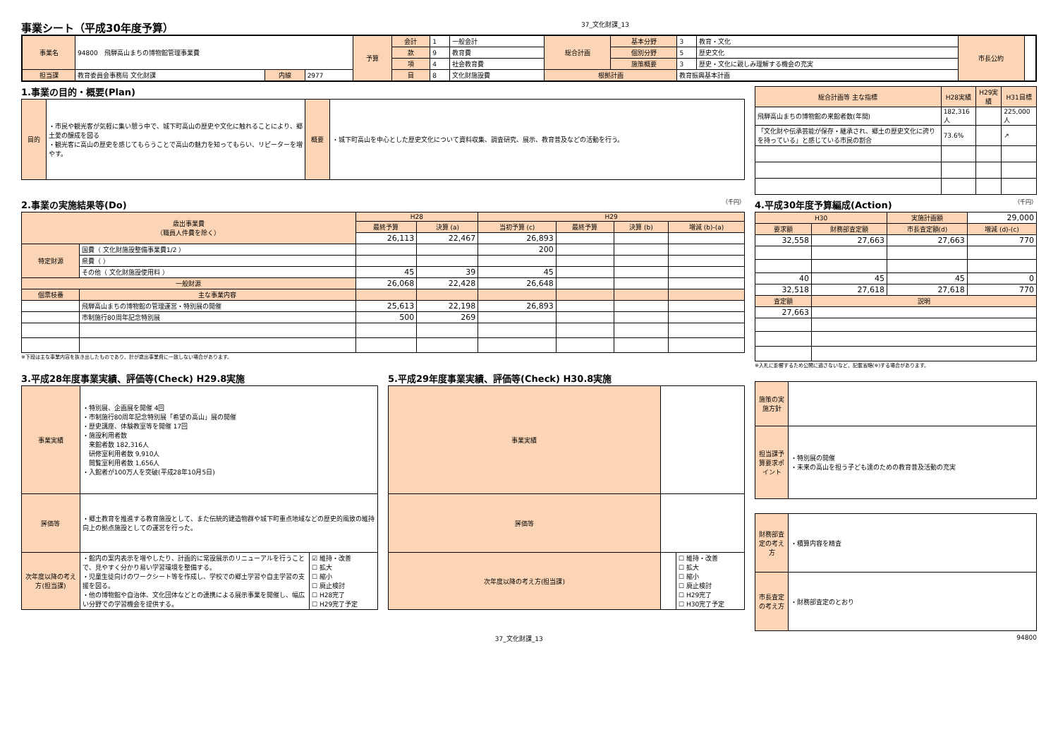事業シート（平成30年度予算）
37_文化財課_13
| 事業名 | 94800 飛騨高山まちの博物館管理事業費 | | | 予算 | 会計 | 1 | 一般会計 | 総合計画 | 基本分野 | 3 | 教育・文化 | 市長公約 | |
| | | | | | 款 | 9 | 教育費 | | 個別分野 | 5 | 歴史文化 | | |
| | | | | | 項 | 4 | 社会教育費 | | 施策概要 | 3 | 歴史・文化に親しみ理解する機会の充実 | | |
| 担当課 | 教育委員会事務局 文化財課 | 内線 | 2977 | | 目 | 8 | 文化財施設費 | 根拠計画 | | 教育振興基本計画 | | | |
1.事業の目的・概要(Plan)
| 目的 | ・市民や観光客が気軽に集い憩う中で、城下町高山の歴史や文化に触れることにより、郷土愛の醸成を図る ・観光客に高山の歴史を感じてもらうことで高山の魅力を知ってもらい、リピーターを増やす。 | 概要 | ・城下町高山を中心とした歴史文化について資料収集、調査研究、展示、教育普及などの活動を行う。 |
| 総合計画等 主な指標 | H28実績 | H29実績 | H31目標 |
| --- | --- | --- | --- |
| 飛騨高山まちの博物館の来館者数(年間) | 182,316人 | | 225,000人 |
| 「文化財や伝承芸能が保存・継承され、郷土の歴史文化に誇りを持っている」と感じている市民の割合 | 73.6% | | ↗ |
2.事業の実施結果等(Do) （千円）
| 歳出事業費 （職員人件費を除く） | | H28 | | H29 | | | |
| | | 最終予算 | 決算 (a) | 当初予算 (c) | 最終予算 | 決算 (b) | 増減 (b)-(a) |
| | | 26,113 | 22,467 | 26,893 | | | |
| 特定財源 | 国費（ 文化財施設整備事業費1/2 ） | | | 200 | | | |
| | 県費（ ） | | | | | | |
| | その他（ 文化財施設使用料 ） | 45 | 39 | 45 | | | |
| 一般財源 | | 26,068 | 22,428 | 26,648 | | | |
| 個票枝番 | 主な事業内容 | | | | | | |
| | 飛騨高山まちの博物館の管理運営・特別展の開催 | 25,613 | 22,198 | 26,893 | | | |
| | 市制施行80周年記念特別展 | 500 | 269 | | | | |
※下段は主な事業内容を抜き出したものであり、計が歳出事業費に一致しない場合があります。
4.平成30年度予算編成(Action) （千円）
| H30 | | 実施計画額 | 29,000 |
| 要求額 | 財務部査定額 | 市長査定額(d) | 増減 (d)-(c) |
| 32,558 | 27,663 | 27,663 | 770 |
| 40 | 45 | 45 | 0 |
| 32,518 | 27,618 | 27,618 | 770 |
| 査定額 | 説明 | | |
| 27,663 | | | |
※入札に影響するため公開に適さないなど、記載省略(※)する場合があります。
3.平成28年度事業実績、評価等(Check) H29.8実施
| 事業実績 | ・特別展、企画展を開催 4回 ・市制施行80周年記念特別展「希望の高山」展の開催 ・歴史講座、体験教室等を開催 17回 ・施設利用者数 来館者数 182,316人 研修室利用者数 9,910人 閲覧室利用者数 1,656人 ・入館者が100万人を突破(平成28年10月5日) | |
| 評価等 | ・郷土教育を推進する教育施設として、また伝統的建造物群や城下町重点地域などの歴史的風致の維持向上の拠点施設としての運営を行った。 | |
| 次年度以降の考え方(担当課) | ・館内の案内表示を増やしたり、計画的に常設展示のリニューアルを行うことで、見やすく分かり易い学習環境を整備する。 ・児童生徒向けのワークシート等を作成し、学校での郷土学習や自主学習の支援を図る。 ・他の博物館や自治体、文化団体などとの連携による展示事業を開催し、幅広い分野での学習機会を提供する。 | ☑ 維持・改善 ☐ 拡大 ☐ 縮小 ☐ 廃止検討 ☐ H28完了 ☐ H29完了予定 |
5.平成29年度事業実績、評価等(Check) H30.8実施
| 事業実績 | | |
| 評価等 | | |
| 次年度以降の考え方(担当課) | | ☐ 維持・改善 ☐ 拡大 ☐ 縮小 ☐ 廃止検討 ☐ H29完了 ☐ H30完了予定 |
| 施策の実施方針 | |
| 担当課予算要求ポイント | ・特別展の開催 ・未来の高山を担う子ども達のための教育普及活動の充実 |
| 財務部査定の考え方 | ・積算内容を精査 |
| 市長査定の考え方 | ・財務部査定のとおり |
37_文化財課_13 94800